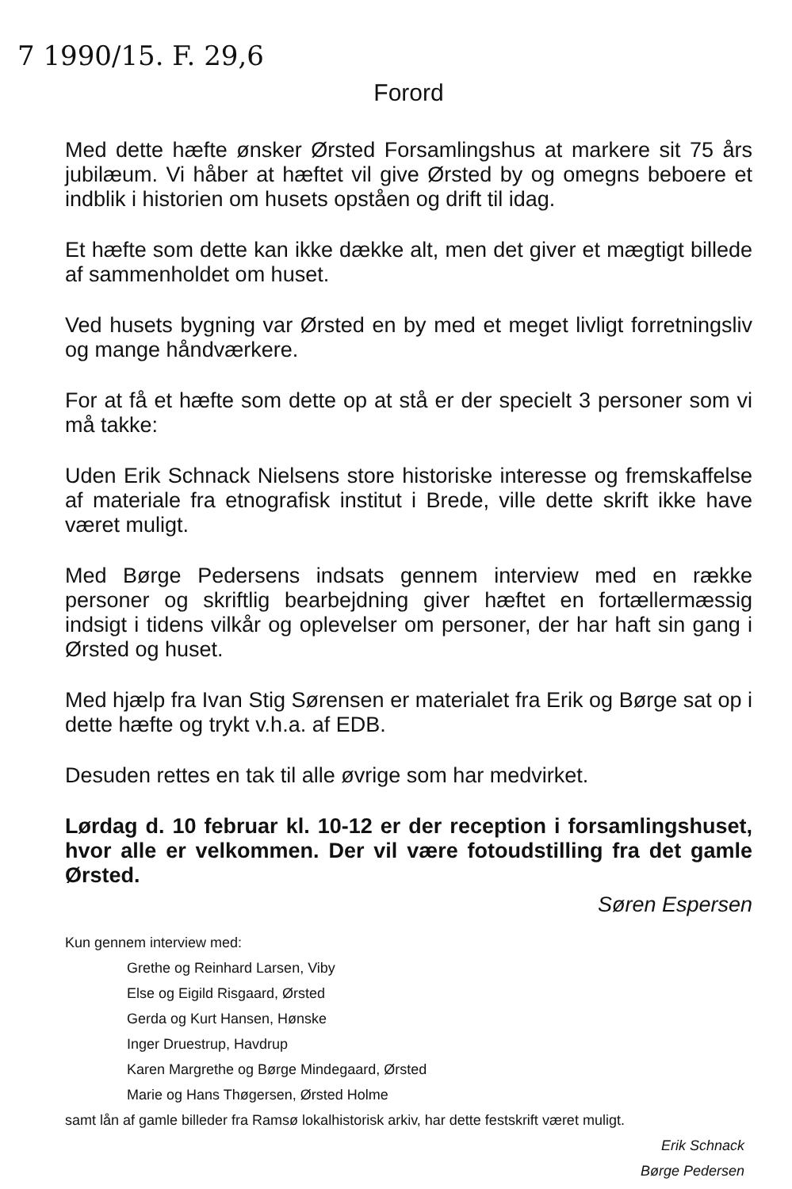7 1990/15. F. 29,6
Forord
Med dette hæfte ønsker Ørsted Forsamlingshus at markere sit 75 års jubilæum. Vi håber at hæftet vil give Ørsted by og omegns beboere et indblik i historien om husets opståen og drift til idag.
Et hæfte som dette kan ikke dække alt, men det giver et mægtigt billede af sammenholdet om huset.
Ved husets bygning var Ørsted en by med et meget livligt forretningsliv og mange håndværkere.
For at få et hæfte som dette op at stå er der specielt 3 personer som vi må takke:
Uden Erik Schnack Nielsens store historiske interesse og fremskaffelse af materiale fra etnografisk institut i Brede, ville dette skrift ikke have været muligt.
Med Børge Pedersens indsats gennem interview med en række personer og skriftlig bearbejdning giver hæftet en fortællermæssig indsigt i tidens vilkår og oplevelser om personer, der har haft sin gang i Ørsted og huset.
Med hjælp fra Ivan Stig Sørensen er materialet fra Erik og Børge sat op i dette hæfte og trykt v.h.a. af EDB.
Desuden rettes en tak til alle øvrige som har medvirket.
Lørdag d. 10 februar kl. 10-12 er der reception i forsamlingshuset, hvor alle er velkommen. Der vil være fotoudstilling fra det gamle Ørsted.
Søren Espersen
Kun gennem interview med:
Grethe og Reinhard Larsen, Viby
Else og Eigild Risgaard, Ørsted
Gerda og Kurt Hansen, Hønske
Inger Druestrup, Havdrup
Karen Margrethe og Børge Mindegaard, Ørsted
Marie og Hans Thøgersen, Ørsted Holme
samt lån af gamle billeder fra Ramsø lokalhistorisk arkiv, har dette festskrift været muligt.
Erik Schnack
Børge Pedersen